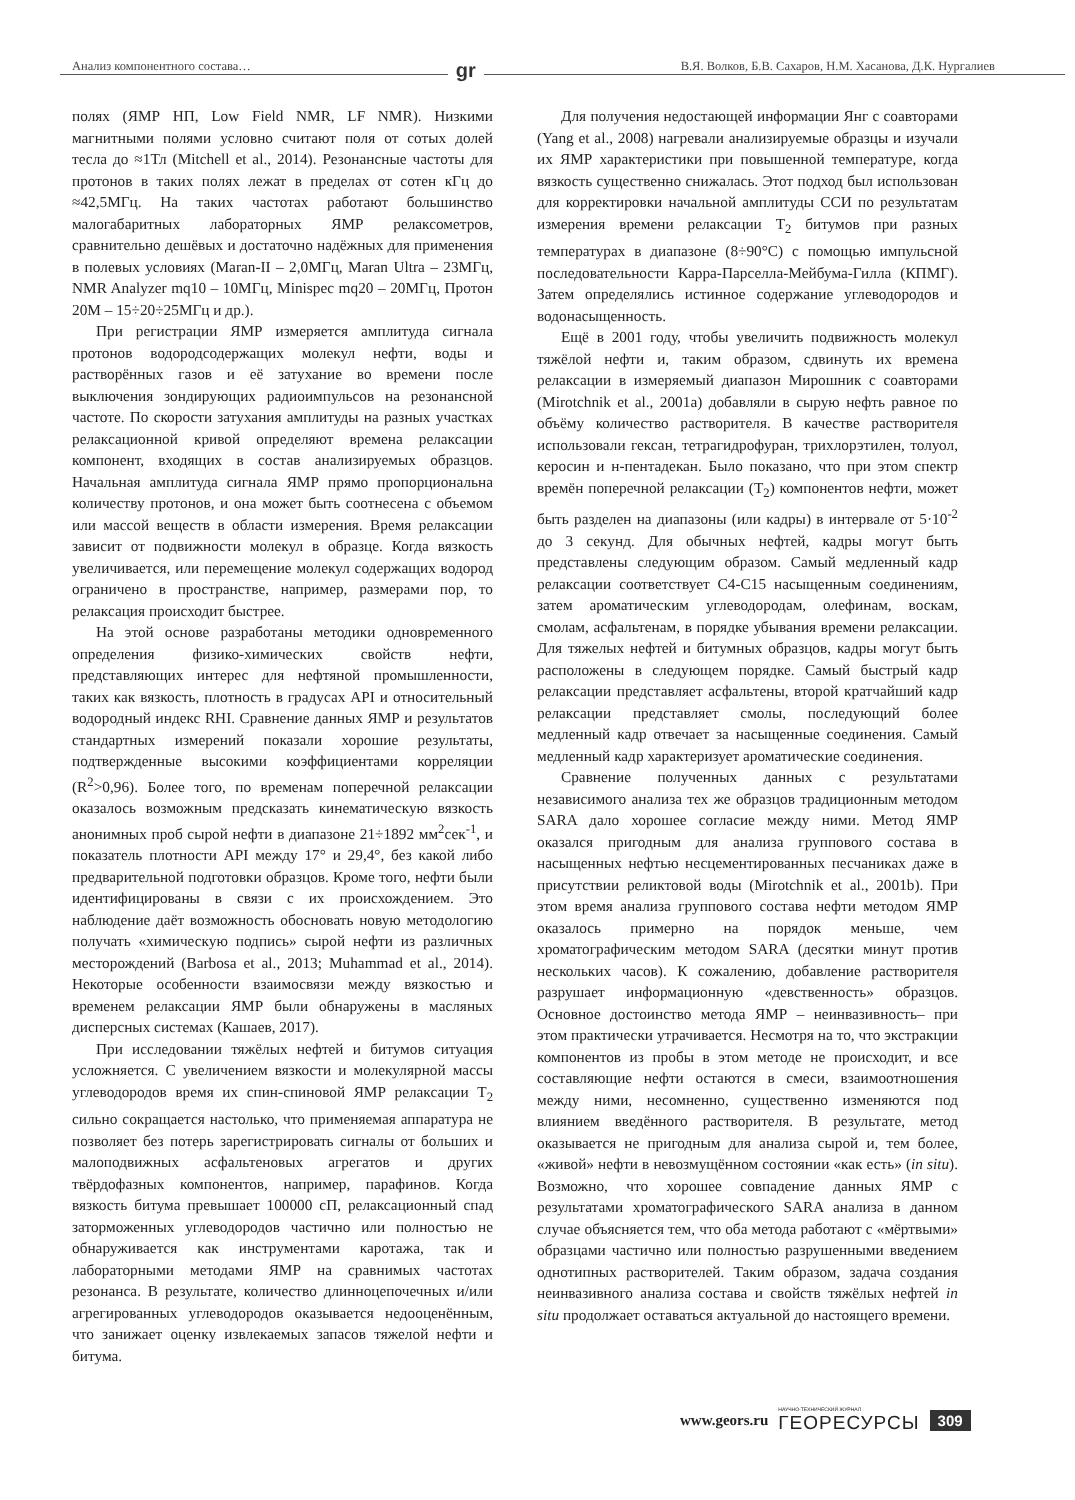Анализ компонентного состава… gr В.Я. Волков, Б.В. Сахаров, Н.М. Хасанова, Д.К. Нургалиев
полях (ЯМР НП, Low Field NMR, LF NMR). Низкими магнитными полями условно считают поля от сотых долей тесла до ≈1Тл (Mitchell et al., 2014). Резонансные частоты для протонов в таких полях лежат в пределах от сотен кГц до ≈42,5МГц. На таких частотах работают большинство малогабаритных лабораторных ЯМР релаксометров, сравнительно дешёвых и достаточно надёжных для применения в полевых условиях (Maran-II – 2,0МГц, Maran Ultra – 23МГц, NMR Analyzer mq10 – 10МГц, Minispec mq20 – 20МГц, Протон 20М – 15÷20÷25МГц и др.).
При регистрации ЯМР измеряется амплитуда сигнала протонов водородсодержащих молекул нефти, воды и растворённых газов и её затухание во времени после выключения зондирующих радиоимпульсов на резонансной частоте. По скорости затухания амплитуды на разных участках релаксационной кривой определяют времена релаксации компонент, входящих в состав анализируемых образцов. Начальная амплитуда сигнала ЯМР прямо пропорциональна количеству протонов, и она может быть соотнесена с объемом или массой веществ в области измерения. Время релаксации зависит от подвижности молекул в образце. Когда вязкость увеличивается, или перемещение молекул содержащих водород ограничено в пространстве, например, размерами пор, то релаксация происходит быстрее.
На этой основе разработаны методики одновременного определения физико-химических свойств нефти, представляющих интерес для нефтяной промышленности, таких как вязкость, плотность в градусах API и относительный водородный индекс RHI. Сравнение данных ЯМР и результатов стандартных измерений показали хорошие результаты, подтвержденные высокими коэффициентами корреляции (R<sup>2</sup>>0,96). Более того, по временам поперечной релаксации оказалось возможным предсказать кинематическую вязкость анонимных проб сырой нефти в диапазоне 21÷1892 мм<sup>2</sup>сек<sup>-1</sup>, и показатель плотности API между 17° и 29,4°, без какой либо предварительной подготовки образцов. Кроме того, нефти были идентифицированы в связи с их происхождением. Это наблюдение даёт возможность обосновать новую методологию получать «химическую подпись» сырой нефти из различных месторождений (Barbosa et al., 2013; Muhammad et al., 2014). Некоторые особенности взаимосвязи между вязкостью и временем релаксации ЯМР были обнаружены в масляных дисперсных системах (Кашаев, 2017).
При исследовании тяжёлых нефтей и битумов ситуация усложняется. С увеличением вязкости и молекулярной массы углеводородов время их спин-спиновой ЯМР релаксации T<sub>2</sub> сильно сокращается настолько, что применяемая аппаратура не позволяет без потерь зарегистрировать сигналы от больших и малоподвижных асфальтеновых агрегатов и других твёрдофазных компонентов, например, парафинов. Когда вязкость битума превышает 100000 сП, релаксационный спад заторможенных углеводородов частично или полностью не обнаруживается как инструментами каротажа, так и лабораторными методами ЯМР на сравнимых частотах резонанса. В результате, количество длинноцепочечных и/или агрегированных углеводородов оказывается недооценённым, что занижает оценку извлекаемых запасов тяжелой нефти и битума.
Для получения недостающей информации Янг с соавторами (Yang et al., 2008) нагревали анализируемые образцы и изучали их ЯМР характеристики при повышенной температуре, когда вязкость существенно снижалась. Этот подход был использован для корректировки начальной амплитуды ССИ по результатам измерения времени релаксации T<sub>2</sub> битумов при разных температурах в диапазоне (8÷90°C) с помощью импульсной последовательности Карра-Парселла-Мейбума-Гилла (КПМГ). Затем определялись истинное содержание углеводородов и водонасыщенность.
Ещё в 2001 году, чтобы увеличить подвижность молекул тяжёлой нефти и, таким образом, сдвинуть их времена релаксации в измеряемый диапазон Мирошник с соавторами (Mirotchnik et al., 2001a) добавляли в сырую нефть равное по объёму количество растворителя. В качестве растворителя использовали гексан, тетрагидрофуран, трихлорэтилен, толуол, керосин и н-пентадекан. Было показано, что при этом спектр времён поперечной релаксации (T<sub>2</sub>) компонентов нефти, может быть разделен на диапазоны (или кадры) в интервале от 5·10<sup>-2</sup> до 3 секунд. Для обычных нефтей, кадры могут быть представлены следующим образом. Самый медленный кадр релаксации соответствует C4-C15 насыщенным соединениям, затем ароматическим углеводородам, олефинам, воскам, смолам, асфальтенам, в порядке убывания времени релаксации. Для тяжелых нефтей и битумных образцов, кадры могут быть расположены в следующем порядке. Самый быстрый кадр релаксации представляет асфальтены, второй кратчайший кадр релаксации представляет смолы, последующий более медленный кадр отвечает за насыщенные соединения. Самый медленный кадр характеризует ароматические соединения.
Сравнение полученных данных с результатами независимого анализа тех же образцов традиционным методом SARA дало хорошее согласие между ними. Метод ЯМР оказался пригодным для анализа группового состава в насыщенных нефтью несцементированных песчаниках даже в присутствии реликтовой воды (Mirotchnik et al., 2001b). При этом время анализа группового состава нефти методом ЯМР оказалось примерно на порядок меньше, чем хроматографическим методом SARA (десятки минут против нескольких часов). К сожалению, добавление растворителя разрушает информационную «девственность» образцов. Основное достоинство метода ЯМР – неинвазивность– при этом практически утрачивается. Несмотря на то, что экстракции компонентов из пробы в этом методе не происходит, и все составляющие нефти остаются в смеси, взаимоотношения между ними, несомненно, существенно изменяются под влиянием введённого растворителя. В результате, метод оказывается не пригодным для анализа сырой и, тем более, «живой» нефти в невозмущённом состоянии «как есть» (in situ). Возможно, что хорошее совпадение данных ЯМР с результатами хроматографического SARA анализа в данном случае объясняется тем, что оба метода работают с «мёртвыми» образцами частично или полностью разрушенными введением однотипных растворителей. Таким образом, задача создания неинвазивного анализа состава и свойств тяжёлых нефтей in situ продолжает оставаться актуальной до настоящего времени.
www.geors.ru НАУЧНО-ТЕХНИЧЕСКИЙ ЖУРНАЛ
ГЕОРЕСУРСЫ 309